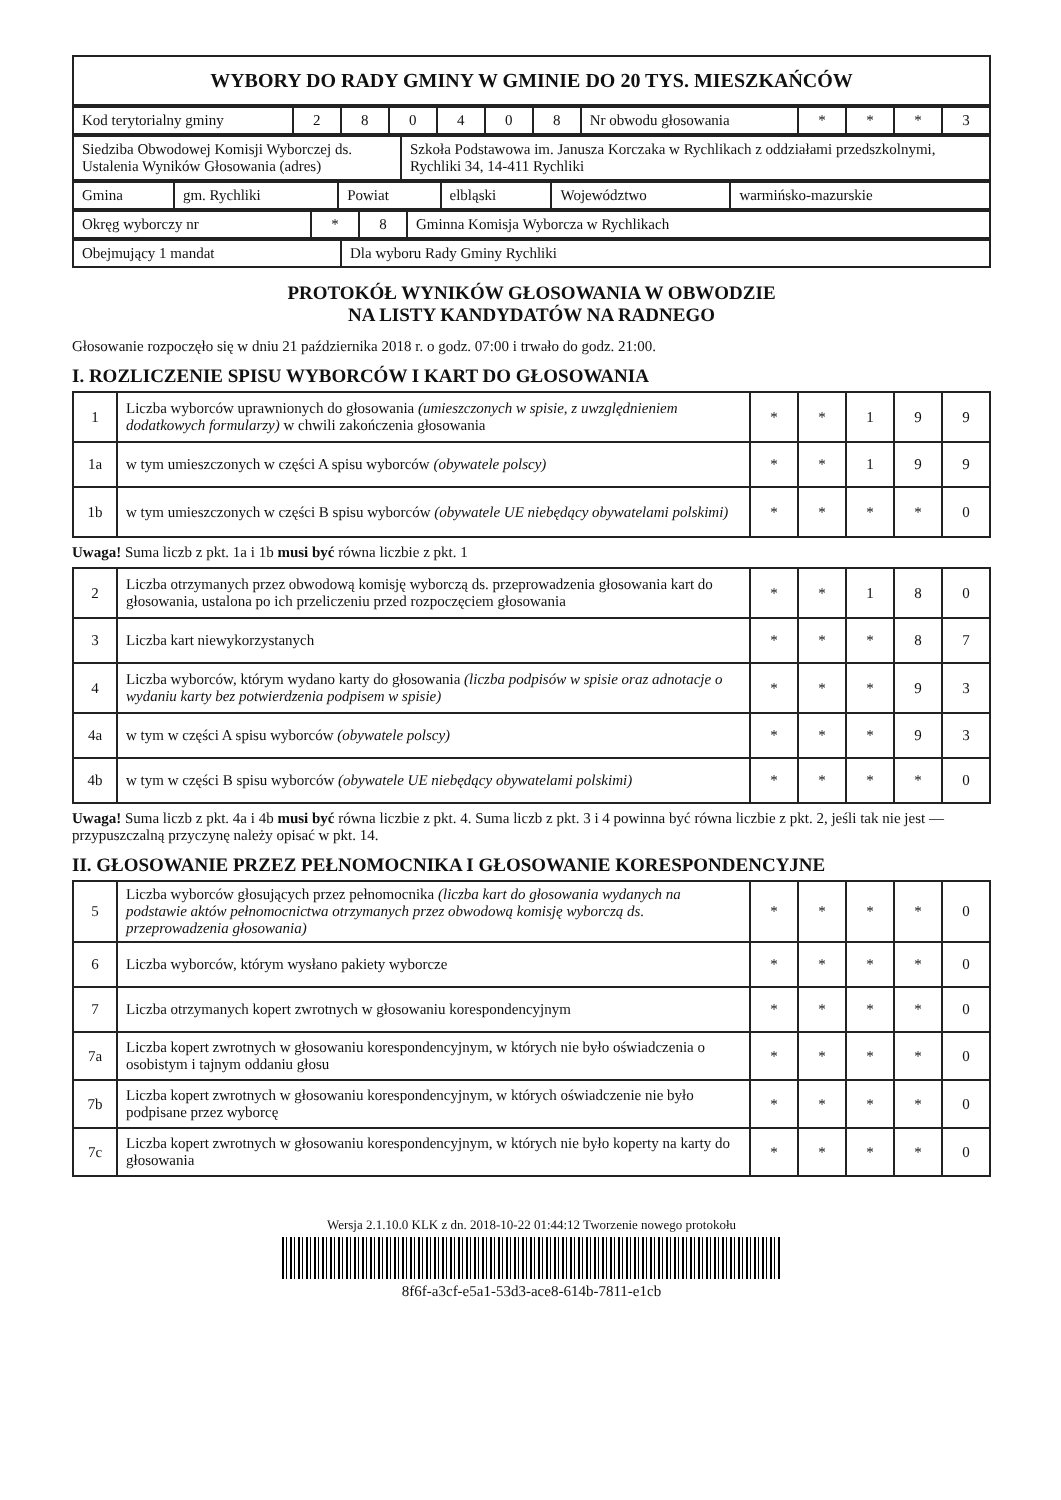| WYBORY DO RADY GMINY W GMINIE DO 20 TYS. MIESZKAŃCÓW |
| Kod terytorialny gminy | 2 | 8 | 0 | 4 | 0 | 8 | Nr obwodu głosowania | * | * | * | 3 |
| Siedziba Obwodowej Komisji Wyborczej ds. Ustalenia Wyników Głosowania (adres) | Szkoła Podstawowa im. Janusza Korczaka w Rychlikach z oddziałami przedszkolnymi, Rychliki 34, 14-411 Rychliki |
| Gmina | gm. Rychliki | Powiat | elbląski | Województwo | warmińsko-mazurskie |
| Okręg wyborczy nr | * | 8 | Gminna Komisja Wyborcza w Rychlikach |
| Obejmujący 1 mandat | Dla wyboru Rady Gminy Rychliki |
PROTOKÓŁ WYNIKÓW GŁOSOWANIA W OBWODZIE
NA LISTY KANDYDATÓW NA RADNEGO
Głosowanie rozpoczęło się w dniu 21 października 2018 r. o godz. 07:00 i trwało do godz. 21:00.
I. ROZLICZENIE SPISU WYBORCÓW I KART DO GŁOSOWANIA
| 1 | Liczba wyborców uprawnionych do głosowania (umieszczonych w spisie, z uwzględnieniem dodatkowych formularzy) w chwili zakończenia głosowania | * | * | 1 | 9 | 9 |
| 1a | w tym umieszczonych w części A spisu wyborców (obywatele polscy) | * | * | 1 | 9 | 9 |
| 1b | w tym umieszczonych w części B spisu wyborców (obywatele UE niebędący obywatelami polskimi) | * | * | * | * | 0 |
Uwaga! Suma liczb z pkt. 1a i 1b musi być równa liczbie z pkt. 1
| 2 | Liczba otrzymanych przez obwodową komisję wyborczą ds. przeprowadzenia głosowania kart do głosowania, ustalona po ich przeliczeniu przed rozpoczęciem głosowania | * | * | 1 | 8 | 0 |
| 3 | Liczba kart niewykorzystanych | * | * | * | 8 | 7 |
| 4 | Liczba wyborców, którym wydano karty do głosowania (liczba podpisów w spisie oraz adnotacje o wydaniu karty bez potwierdzenia podpisem w spisie) | * | * | * | 9 | 3 |
| 4a | w tym w części A spisu wyborców (obywatele polscy) | * | * | * | 9 | 3 |
| 4b | w tym w części B spisu wyborców (obywatele UE niebędący obywatelami polskimi) | * | * | * | * | 0 |
Uwaga! Suma liczb z pkt. 4a i 4b musi być równa liczbie z pkt. 4. Suma liczb z pkt. 3 i 4 powinna być równa liczbie z pkt. 2, jeśli tak nie jest — przypuszczalną przyczynę należy opisać w pkt. 14.
II. GŁOSOWANIE PRZEZ PEŁNOMOCNIKA I GŁOSOWANIE KORESPONDENCYJNE
| 5 | Liczba wyborców głosujących przez pełnomocnika (liczba kart do głosowania wydanych na podstawie aktów pełnomocnictwa otrzymanych przez obwodową komisję wyborczą ds. przeprowadzenia głosowania) | * | * | * | * | 0 |
| 6 | Liczba wyborców, którym wysłano pakiety wyborcze | * | * | * | * | 0 |
| 7 | Liczba otrzymanych kopert zwrotnych w głosowaniu korespondencyjnym | * | * | * | * | 0 |
| 7a | Liczba kopert zwrotnych w głosowaniu korespondencyjnym, w których nie było oświadczenia o osobistym i tajnym oddaniu głosu | * | * | * | * | 0 |
| 7b | Liczba kopert zwrotnych w głosowaniu korespondencyjnym, w których oświadczenie nie było podpisane przez wyborcę | * | * | * | * | 0 |
| 7c | Liczba kopert zwrotnych w głosowaniu korespondencyjnym, w których nie było koperty na karty do głosowania | * | * | * | * | 0 |
Wersja 2.1.10.0 KLK z dn. 2018-10-22 01:44:12 Tworzenie nowego protokołu
8f6f-a3cf-e5a1-53d3-ace8-614b-7811-e1cb